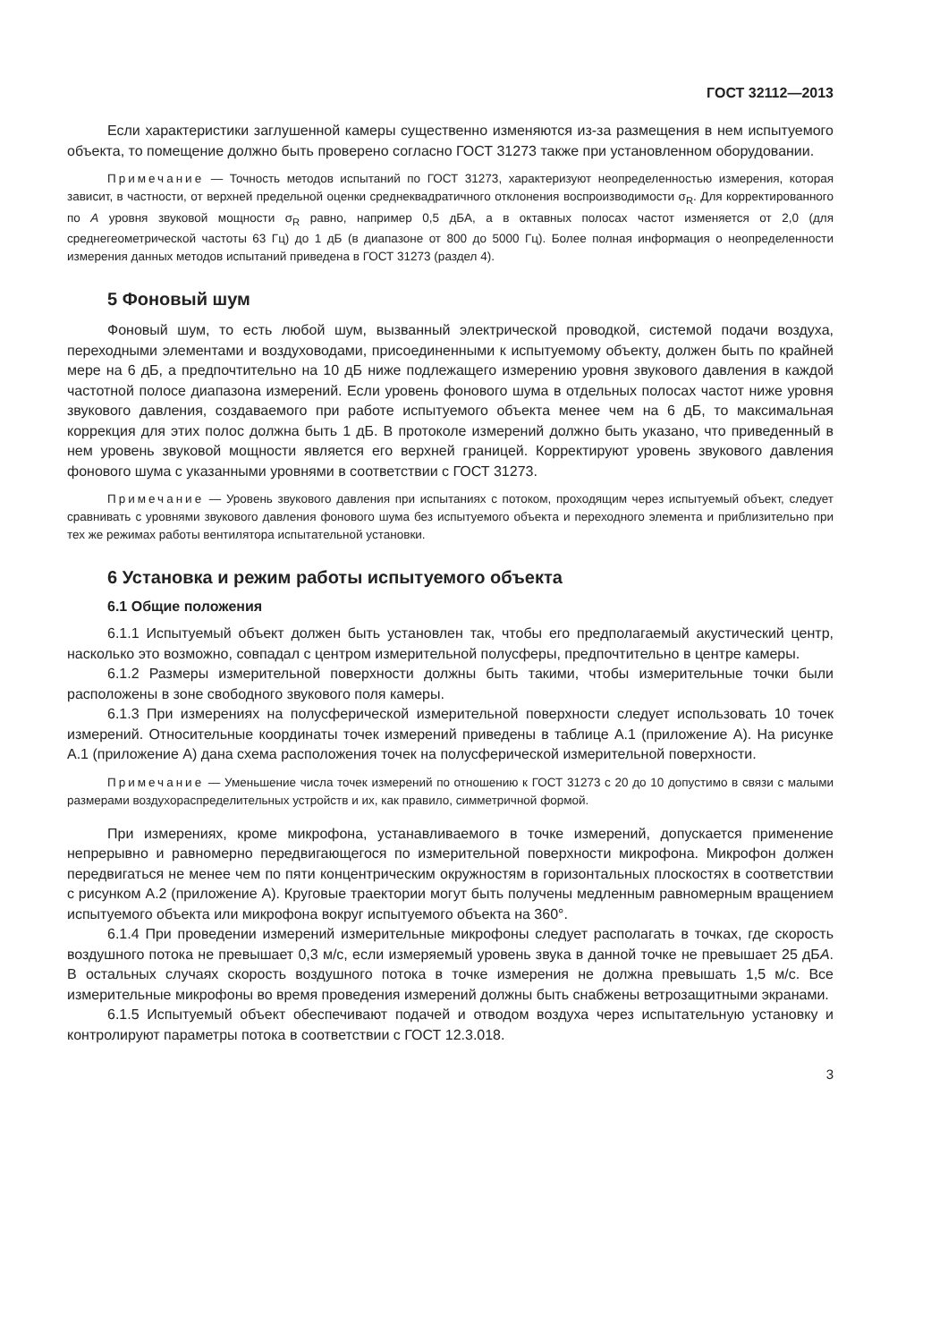ГОСТ 32112—2013
Если характеристики заглушенной камеры существенно изменяются из-за размещения в нем испытуемого объекта, то помещение должно быть проверено согласно ГОСТ 31273 также при установленном оборудовании.
Примечание — Точность методов испытаний по ГОСТ 31273, характеризуют неопределенностью измерения, которая зависит, в частности, от верхней предельной оценки среднеквадратичного отклонения воспроизводимости σ<sub>R</sub>. Для корректированного по А уровня звуковой мощности σ<sub>R</sub> равно, например 0,5 дБА, а в октавных полосах частот изменяется от 2,0 (для среднегеометрической частоты 63 Гц) до 1 дБ (в диапазоне от 800 до 5000 Гц). Более полная информация о неопределенности измерения данных методов испытаний приведена в ГОСТ 31273 (раздел 4).
5 Фоновый шум
Фоновый шум, то есть любой шум, вызванный электрической проводкой, системой подачи воздуха, переходными элементами и воздуховодами, присоединенными к испытуемому объекту, должен быть по крайней мере на 6 дБ, а предпочтительно на 10 дБ ниже подлежащего измерению уровня звукового давления в каждой частотной полосе диапазона измерений. Если уровень фонового шума в отдельных полосах частот ниже уровня звукового давления, создаваемого при работе испытуемого объекта менее чем на 6 дБ, то максимальная коррекция для этих полос должна быть 1 дБ. В протоколе измерений должно быть указано, что приведенный в нем уровень звуковой мощности является его верхней границей. Корректируют уровень звукового давления фонового шума с указанными уровнями в соответствии с ГОСТ 31273.
Примечание — Уровень звукового давления при испытаниях с потоком, проходящим через испытуемый объект, следует сравнивать с уровнями звукового давления фонового шума без испытуемого объекта и переходного элемента и приблизительно при тех же режимах работы вентилятора испытательной установки.
6 Установка и режим работы испытуемого объекта
6.1 Общие положения
6.1.1 Испытуемый объект должен быть установлен так, чтобы его предполагаемый акустический центр, насколько это возможно, совпадал с центром измерительной полусферы, предпочтительно в центре камеры.
6.1.2 Размеры измерительной поверхности должны быть такими, чтобы измерительные точки были расположены в зоне свободного звукового поля камеры.
6.1.3 При измерениях на полусферической измерительной поверхности следует использовать 10 точек измерений. Относительные координаты точек измерений приведены в таблице А.1 (приложение А). На рисунке А.1 (приложение А) дана схема расположения точек на полусферической измерительной поверхности.
Примечание — Уменьшение числа точек измерений по отношению к ГОСТ 31273 с 20 до 10 допустимо в связи с малыми размерами воздухораспределительных устройств и их, как правило, симметричной формой.
При измерениях, кроме микрофона, устанавливаемого в точке измерений, допускается применение непрерывно и равномерно передвигающегося по измерительной поверхности микрофона. Микрофон должен передвигаться не менее чем по пяти концентрическим окружностям в горизонтальных плоскостях в соответствии с рисунком А.2 (приложение А). Круговые траектории могут быть получены медленным равномерным вращением испытуемого объекта или микрофона вокруг испытуемого объекта на 360°.
6.1.4 При проведении измерений измерительные микрофоны следует располагать в точках, где скорость воздушного потока не превышает 0,3 м/с, если измеряемый уровень звука в данной точке не превышает 25 дБА. В остальных случаях скорость воздушного потока в точке измерения не должна превышать 1,5 м/с. Все измерительные микрофоны во время проведения измерений должны быть снабжены ветрозащитными экранами.
6.1.5 Испытуемый объект обеспечивают подачей и отводом воздуха через испытательную установку и контролируют параметры потока в соответствии с ГОСТ 12.3.018.
3